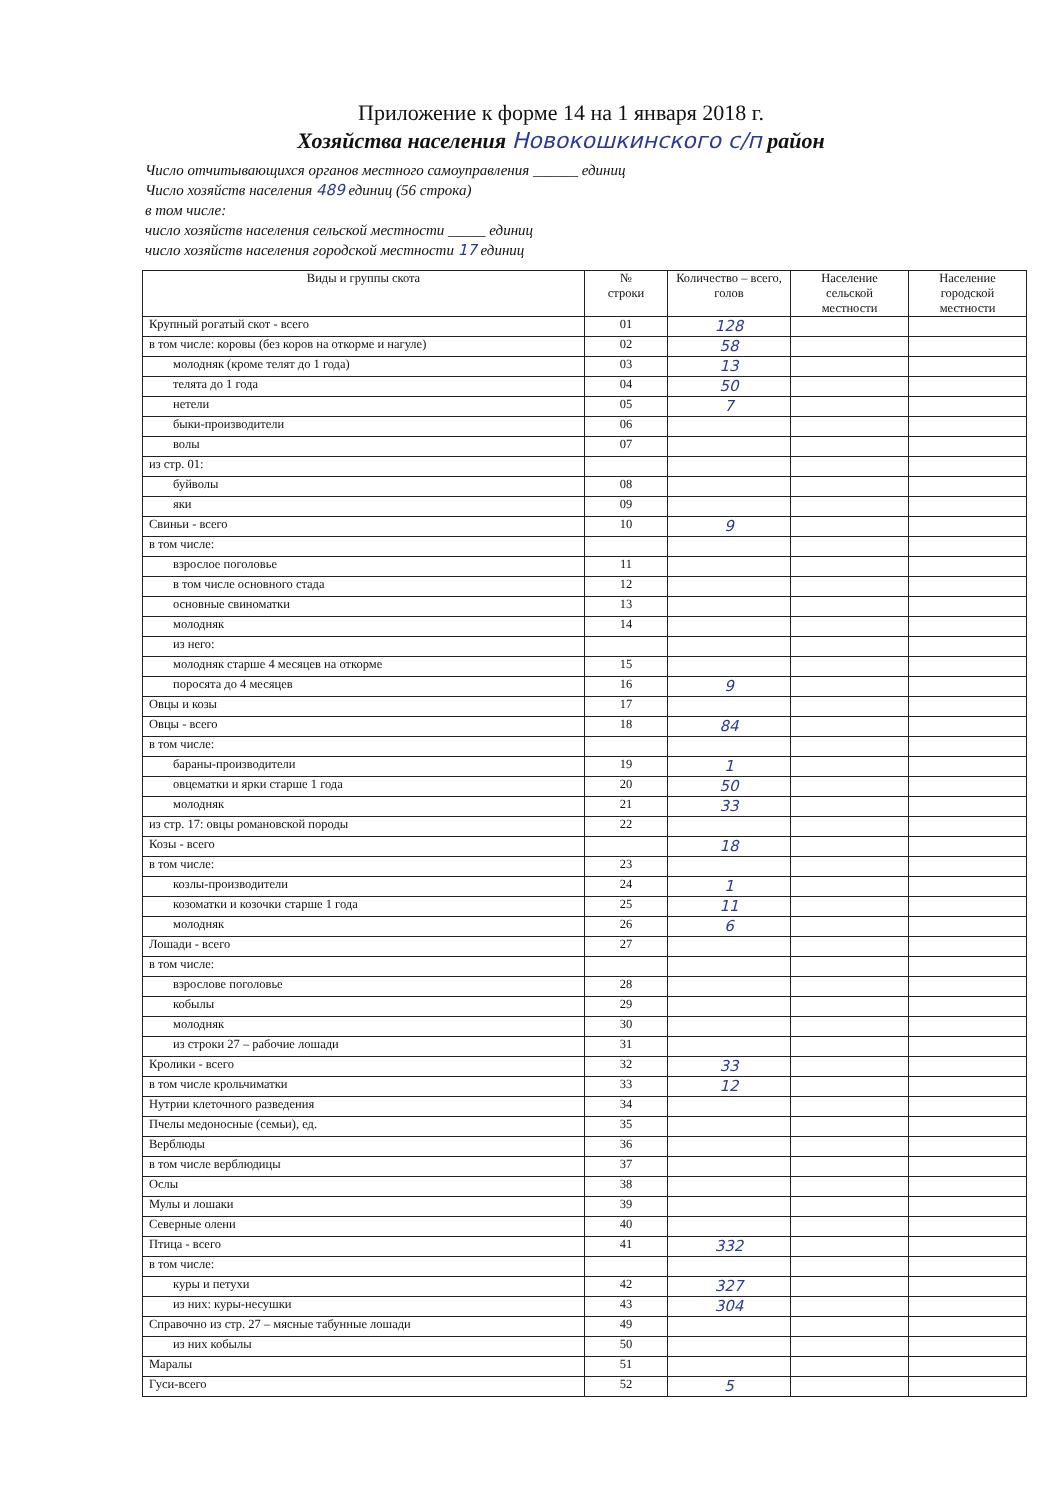Приложение к форме 14 на 1 января 2018 г.
Хозяйства населения Новокошкинского с/п район
Число отчитывающихся органов местного самоуправления ______ единиц
Число хозяйств населения 489 единиц (56 строка)
в том числе:
число хозяйств населения сельской местности _____ единиц
число хозяйств населения городской местности 17 единиц
| Виды и группы скота | № строки | Количество – всего, голов | Население сельской местности | Население городской местности |
| --- | --- | --- | --- | --- |
| Крупный рогатый скот - всего | 01 | 128 | | |
| в том числе: коровы (без коров на откорме и нагуле) | 02 | 58 | | |
| молодняк (кроме телят до 1 года) | 03 | 13 | | |
| телята до 1 года | 04 | 50 | | |
| нетели | 05 | 7 | | |
| быки-производители | 06 | | | |
| волы | 07 | | | |
| из стр. 01: | | | | |
| буйволы | 08 | | | |
| яки | 09 | | | |
| Свиньи - всего | 10 | 9 | | |
| в том числе: | | | | |
| взрослое поголовье | 11 | | | |
| в том числе основного стада | 12 | | | |
| основные свиноматки | 13 | | | |
| молодняк | 14 | | | |
| из него: | | | | |
| молодняк старше 4 месяцев на откорме | 15 | | | |
| поросята до 4 месяцев | 16 | 9 | | |
| Овцы и козы | 17 | | | |
| Овцы - всего | 18 | 84 | | |
| в том числе: | | | | |
| бараны-производители | 19 | 1 | | |
| овцематки и ярки старше 1 года | 20 | 50 | | |
| молодняк | 21 | 33 | | |
| из стр. 17: овцы романовской породы | 22 | | | |
| Козы - всего | | 18 | | |
| в том числе: | 23 | | | |
| козлы-производители | 24 | 1 | | |
| козоматки и козочки старше 1 года | 25 | 11 | | |
| молодняк | 26 | 6 | | |
| Лошади - всего | 27 | | | |
| в том числе: | | | | |
| взрослове поголовье | 28 | | | |
| кобылы | 29 | | | |
| молодняк | 30 | | | |
| из строки 27 – рабочие лошади | 31 | | | |
| Кролики - всего | 32 | 33 | | |
| в том числе крольчиматки | 33 | 12 | | |
| Нутрии клеточного разведения | 34 | | | |
| Пчелы медоносные (семьи), ед. | 35 | | | |
| Верблюды | 36 | | | |
| в том числе верблюдицы | 37 | | | |
| Ослы | 38 | | | |
| Мулы и лошаки | 39 | | | |
| Северные олени | 40 | | | |
| Птица - всего | 41 | 332 | | |
| в том числе: | | | | |
| куры и петухи | 42 | 327 | | |
| из них: куры-несушки | 43 | 304 | | |
| Справочно из стр. 27 – мясные табунные лошади | 49 | | | |
| из них кобылы | 50 | | | |
| Маралы | 51 | | | |
| Гуси-всего | 52 | 5 | | |